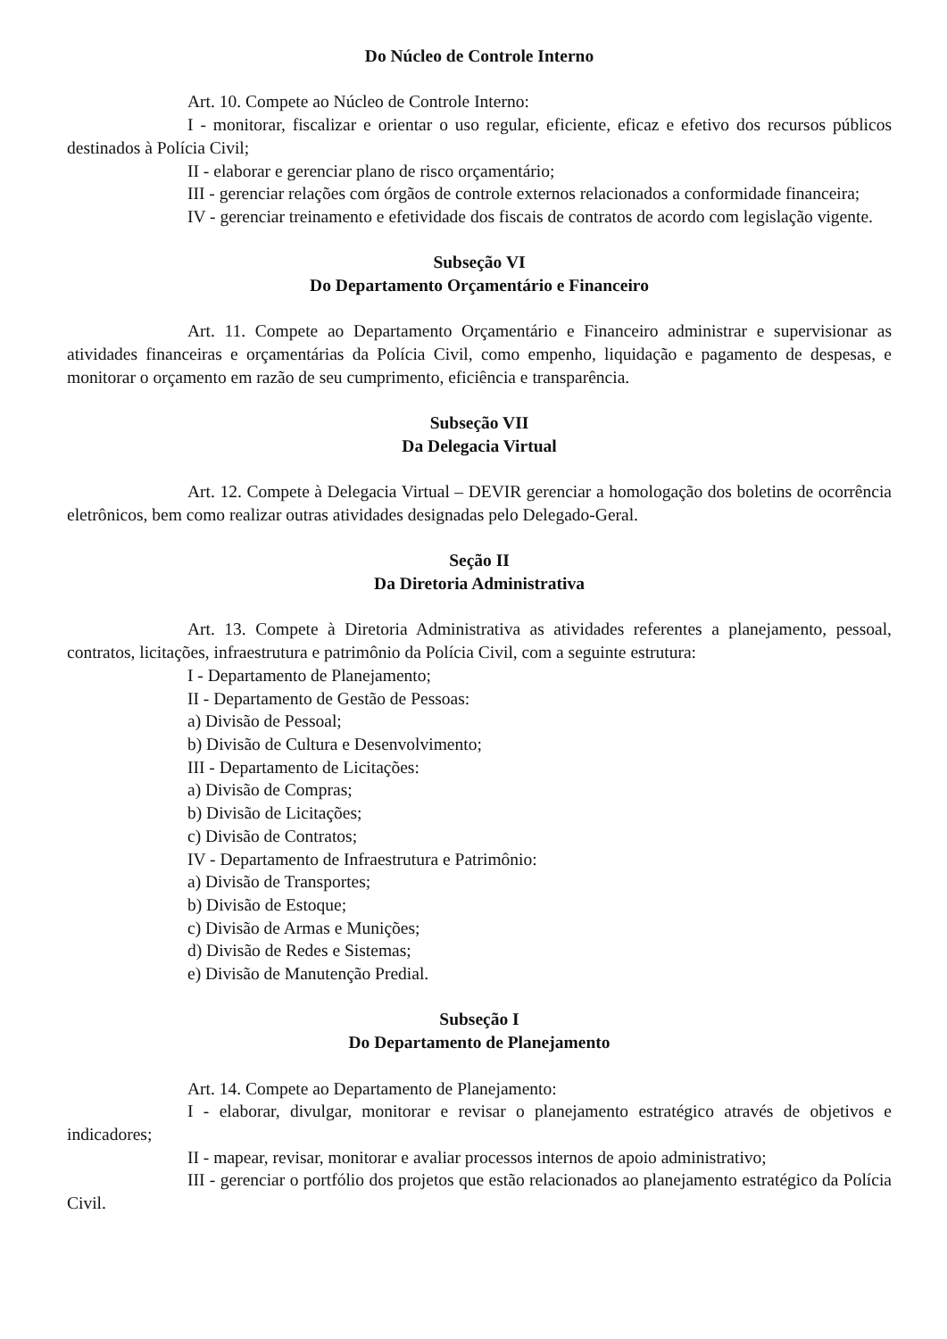Do Núcleo de Controle Interno
Art. 10. Compete ao Núcleo de Controle Interno:
I - monitorar, fiscalizar e orientar o uso regular, eficiente, eficaz e efetivo dos recursos públicos destinados à Polícia Civil;
II - elaborar e gerenciar plano de risco orçamentário;
III - gerenciar relações com órgãos de controle externos relacionados a conformidade financeira;
IV - gerenciar treinamento e efetividade dos fiscais de contratos de acordo com legislação vigente.
Subseção VI
Do Departamento Orçamentário e Financeiro
Art. 11. Compete ao Departamento Orçamentário e Financeiro administrar e supervisionar as atividades financeiras e orçamentárias da Polícia Civil, como empenho, liquidação e pagamento de despesas, e monitorar o orçamento em razão de seu cumprimento, eficiência e transparência.
Subseção VII
Da Delegacia Virtual
Art. 12. Compete à Delegacia Virtual – DEVIR gerenciar a homologação dos boletins de ocorrência eletrônicos, bem como realizar outras atividades designadas pelo Delegado-Geral.
Seção II
Da Diretoria Administrativa
Art. 13. Compete à Diretoria Administrativa as atividades referentes a planejamento, pessoal, contratos, licitações, infraestrutura e patrimônio da Polícia Civil, com a seguinte estrutura:
I - Departamento de Planejamento;
II - Departamento de Gestão de Pessoas:
a) Divisão de Pessoal;
b) Divisão de Cultura e Desenvolvimento;
III - Departamento de Licitações:
a) Divisão de Compras;
b) Divisão de Licitações;
c) Divisão de Contratos;
IV - Departamento de Infraestrutura e Patrimônio:
a) Divisão de Transportes;
b) Divisão de Estoque;
c) Divisão de Armas e Munições;
d) Divisão de Redes e Sistemas;
e) Divisão de Manutenção Predial.
Subseção I
Do Departamento de Planejamento
Art. 14. Compete ao Departamento de Planejamento:
I - elaborar, divulgar, monitorar e revisar o planejamento estratégico através de objetivos e indicadores;
II - mapear, revisar, monitorar e avaliar processos internos de apoio administrativo;
III - gerenciar o portfólio dos projetos que estão relacionados ao planejamento estratégico da Polícia Civil.